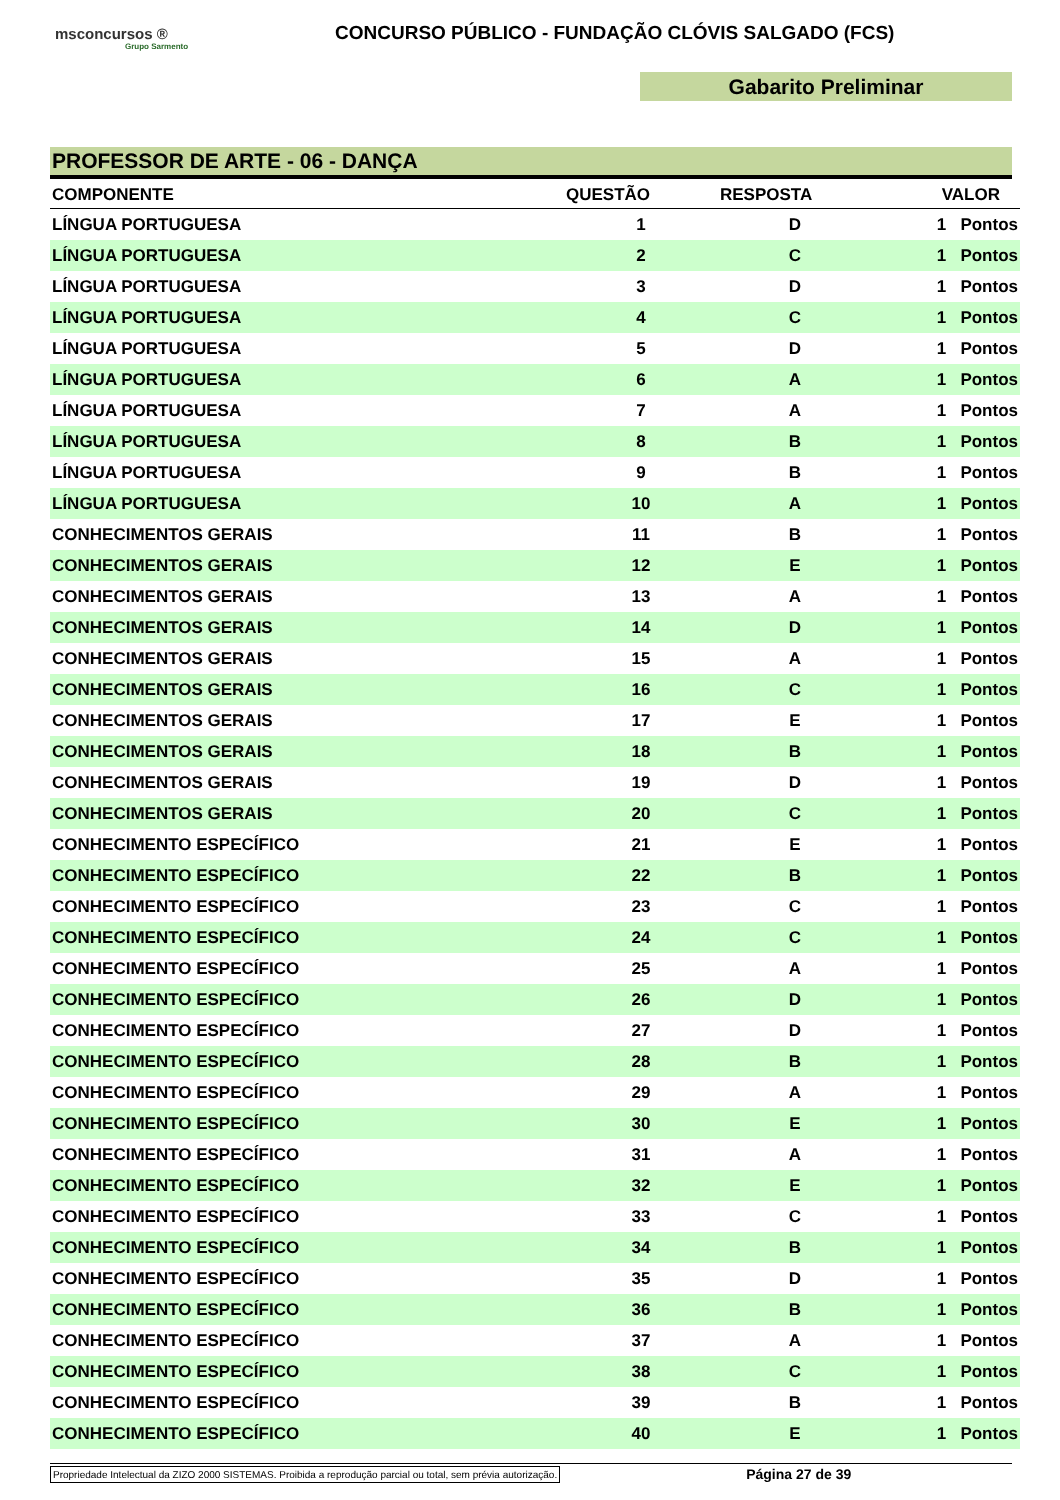msconcursos ®
Grupo Sarmento
CONCURSO PÚBLICO - FUNDAÇÃO CLÓVIS SALGADO (FCS)
Gabarito Preliminar
PROFESSOR DE ARTE - 06 - DANÇA
| COMPONENTE | QUESTÃO | RESPOSTA | VALOR |
| --- | --- | --- | --- |
| LÍNGUA PORTUGUESA | 1 | D | 1 Pontos |
| LÍNGUA PORTUGUESA | 2 | C | 1 Pontos |
| LÍNGUA PORTUGUESA | 3 | D | 1 Pontos |
| LÍNGUA PORTUGUESA | 4 | C | 1 Pontos |
| LÍNGUA PORTUGUESA | 5 | D | 1 Pontos |
| LÍNGUA PORTUGUESA | 6 | A | 1 Pontos |
| LÍNGUA PORTUGUESA | 7 | A | 1 Pontos |
| LÍNGUA PORTUGUESA | 8 | B | 1 Pontos |
| LÍNGUA PORTUGUESA | 9 | B | 1 Pontos |
| LÍNGUA PORTUGUESA | 10 | A | 1 Pontos |
| CONHECIMENTOS GERAIS | 11 | B | 1 Pontos |
| CONHECIMENTOS GERAIS | 12 | E | 1 Pontos |
| CONHECIMENTOS GERAIS | 13 | A | 1 Pontos |
| CONHECIMENTOS GERAIS | 14 | D | 1 Pontos |
| CONHECIMENTOS GERAIS | 15 | A | 1 Pontos |
| CONHECIMENTOS GERAIS | 16 | C | 1 Pontos |
| CONHECIMENTOS GERAIS | 17 | E | 1 Pontos |
| CONHECIMENTOS GERAIS | 18 | B | 1 Pontos |
| CONHECIMENTOS GERAIS | 19 | D | 1 Pontos |
| CONHECIMENTOS GERAIS | 20 | C | 1 Pontos |
| CONHECIMENTO ESPECÍFICO | 21 | E | 1 Pontos |
| CONHECIMENTO ESPECÍFICO | 22 | B | 1 Pontos |
| CONHECIMENTO ESPECÍFICO | 23 | C | 1 Pontos |
| CONHECIMENTO ESPECÍFICO | 24 | C | 1 Pontos |
| CONHECIMENTO ESPECÍFICO | 25 | A | 1 Pontos |
| CONHECIMENTO ESPECÍFICO | 26 | D | 1 Pontos |
| CONHECIMENTO ESPECÍFICO | 27 | D | 1 Pontos |
| CONHECIMENTO ESPECÍFICO | 28 | B | 1 Pontos |
| CONHECIMENTO ESPECÍFICO | 29 | A | 1 Pontos |
| CONHECIMENTO ESPECÍFICO | 30 | E | 1 Pontos |
| CONHECIMENTO ESPECÍFICO | 31 | A | 1 Pontos |
| CONHECIMENTO ESPECÍFICO | 32 | E | 1 Pontos |
| CONHECIMENTO ESPECÍFICO | 33 | C | 1 Pontos |
| CONHECIMENTO ESPECÍFICO | 34 | B | 1 Pontos |
| CONHECIMENTO ESPECÍFICO | 35 | D | 1 Pontos |
| CONHECIMENTO ESPECÍFICO | 36 | B | 1 Pontos |
| CONHECIMENTO ESPECÍFICO | 37 | A | 1 Pontos |
| CONHECIMENTO ESPECÍFICO | 38 | C | 1 Pontos |
| CONHECIMENTO ESPECÍFICO | 39 | B | 1 Pontos |
| CONHECIMENTO ESPECÍFICO | 40 | E | 1 Pontos |
Propriedade Intelectual da ZIZO 2000 SISTEMAS. Proibida a reprodução parcial ou total, sem prévia autorização. Página 27 de 39